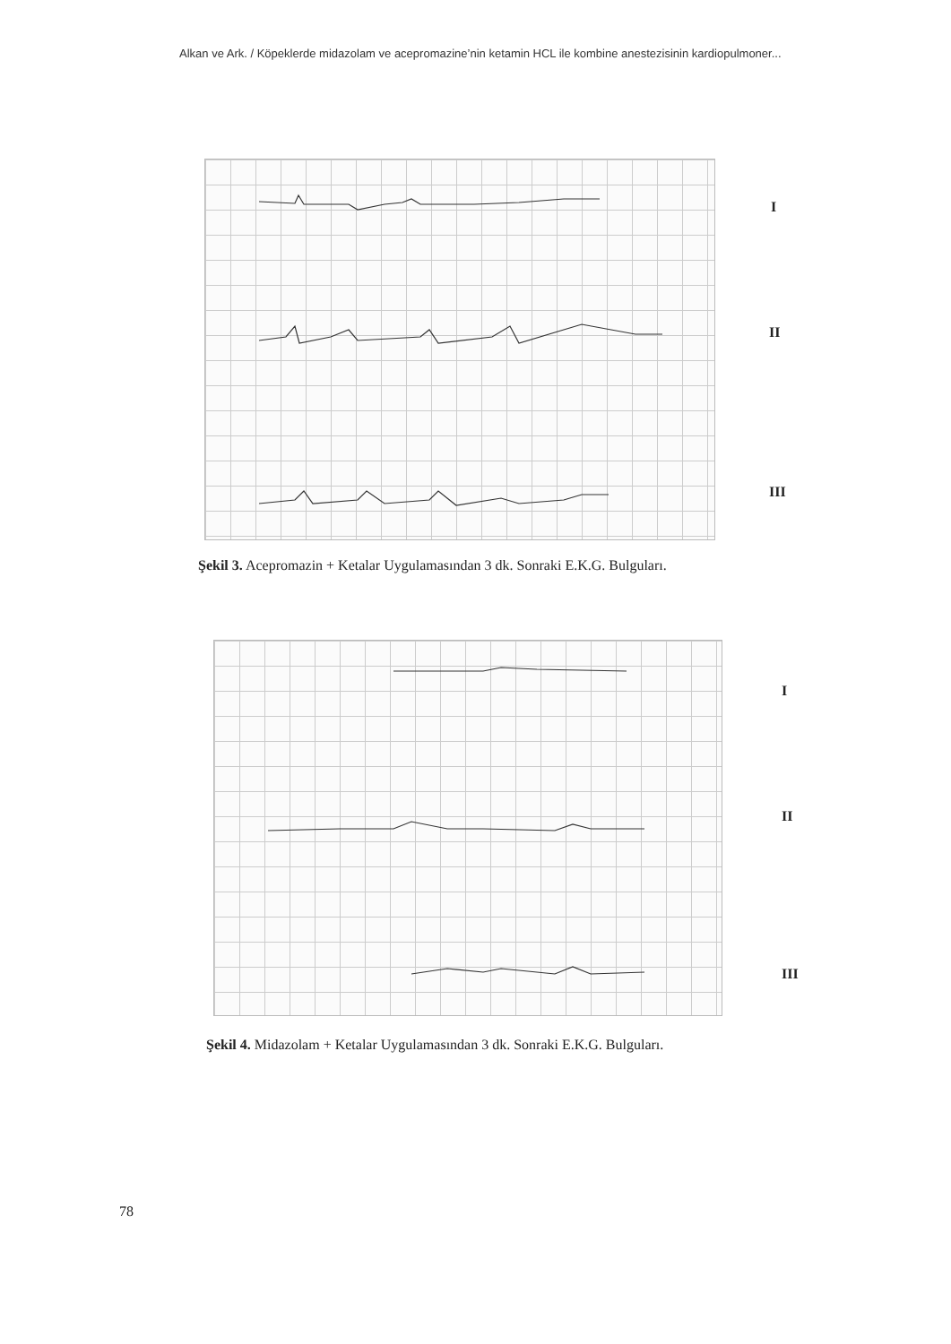Alkan ve Ark. / Köpeklerde midazolam ve acepromazine’nin ketamin HCL ile kombine anestezisinin kardiopulmoner...
I
II
III
Şekil 3. Acepromazin + Ketalar Uygulamasından 3 dk. Sonraki E.K.G. Bulguları.
I
II
III
Şekil 4. Midazolam + Ketalar Uygulamasından 3 dk. Sonraki E.K.G. Bulguları.
78